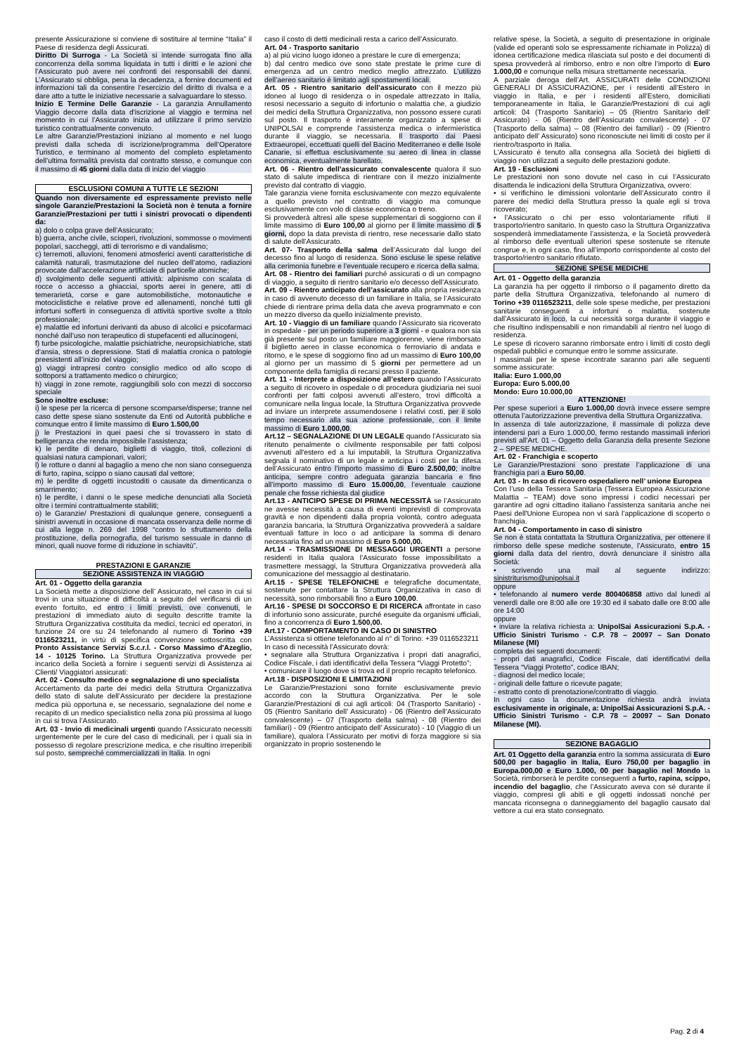presente Assicurazione si conviene di sostituire al termine “Italia” il Paese di residenza degli Assicurati.
Diritto Di Surroga - La Società si intende surrogata fino alla concorrenza della somma liquidata in tutti i diritti e le azioni che l’Assicurato può avere nei confronti dei responsabili dei danni. L’Assicurato si obbliga, pena la decadenza, a fornire documenti ed informazioni tali da consentire l’esercizio del diritto di rivalsa e a dare atto a tutte le iniziative necessarie a salvaguardare lo stesso.
Inizio E Termine Delle Garanzie - La garanzia Annullamento Viaggio decorre dalla data d'iscrizione al viaggio e termina nel momento in cui l’Assicurato inizia ad utilizzare il primo servizio turistico contrattualmente convenuto.
Le altre Garanzie/Prestazioni iniziano al momento e nel luogo previsti dalla scheda di iscrizione/programma dell’Operatore Turistico, e terminano al momento del completo espletamento dell’ultima formalità prevista dal contratto stesso, e comunque con il massimo di 45 giorni dalla data di inizio del viaggio
ESCLUSIONI COMUNI A TUTTE LE SEZIONI
Quando non diversamente ed espressamente previsto nelle singole Garanzie/Prestazioni la Società non è tenuta a fornire Garanzie/Prestazioni per tutti i sinistri provocati o dipendenti da:
a) dolo o colpa grave dell’Assicurato;
b) guerra, anche civile, scioperi, rivoluzioni, sommosse o movimenti popolari, saccheggi, atti di terrorismo e di vandalismo;
c) terremoti, alluvioni, fenomeni atmosferici aventi caratteristiche di calamità naturali, trasmutazione del nucleo dell’atomo, radiazioni provocate dall’accelerazione artificiale di particelle atomiche;
d) svolgimento delle seguenti attività: alpinismo con scalata di rocce o accesso a ghiacciai, sports aerei in genere, atti di temerarietà, corse e gare automobilistiche, motonautiche e motociclistiche e relative prove ed allenamenti, nonché tutti gli infortuni sofferti in conseguenza di attività sportive svolte a titolo professionale;
e) malattie ed infortuni derivanti da abuso di alcolici e psicofarmaci nonché dall’uso non terapeutico di stupefacenti ed allucinogeni,
f) turbe psicologiche, malattie psichiatriche, neuropsichiatriche, stati d‘ansia, stress o depressione. Stati di malattia cronica o patologie preesistenti all’inizio del viaggio;
g) viaggi intrapresi contro consiglio medico od allo scopo di sottoporsi a trattamento medico o chirurgico;
h) viaggi in zone remote, raggiungibili solo con mezzi di soccorso speciale
Sono inoltre escluse:
i) le spese per la ricerca di persone scomparse/disperse; tranne nel caso dette spese siano sostenute da Enti od Autorità pubbliche e comunque entro il limite massimo di Euro 1.500,00
j) le Prestazioni in quei paesi che si trovassero in stato di belligeranza che renda impossibile l’assistenza;
k) le perdite di denaro, biglietti di viaggio, titoli, collezioni di qualsiasi natura campionari, valori;
l) le rotture o danni al bagaglio a meno che non siano conseguenza di furto, rapina, scippo o siano causati dal vettore;
m) le perdite di oggetti incustoditi o causate da dimenticanza o smarrimento;
n) le perdite, i danni o le spese mediche denunciati alla Società oltre i termini contrattualmente stabiliti;
o) le Garanzie/ Prestazioni di qualunque genere, conseguenti a sinistri avvenuti in occasione di mancata osservanza delle norme di cui alla legge n. 269 del 1998 “contro lo sfruttamento della prostituzione, della pornografia, del turismo sessuale in danno di minori, quali nuove forme di riduzione in schiavitù”.
PRESTAZIONI E GARANZIE
SEZIONE ASSISTENZA IN VIAGGIO
Art. 01 - Oggetto della garanzia
La Società mette a disposizione dell’ Assicurato, nel caso in cui si trovi in una situazione di difficoltà a seguito del verificarsi di un evento fortuito, ed entro i limiti previsti, ove convenuti, le prestazioni di immediato aiuto di seguito descritte tramite la Struttura Organizzativa costituita da medici, tecnici ed operatori, in funzione 24 ore su 24 telefonando al numero di Torino +39 0116523211, in virtù di specifica convenzione sottoscritta con Pronto Assistance Servizi S.c.r.l. - Corso Massimo d'Azeglio, 14 - 10125 Torino. La Struttura Organizzativa provvede per incarico della Società a fornire i seguenti servizi di Assistenza ai Clienti/ Viaggiatori assicurati:
Art. 02 - Consulto medico e segnalazione di uno specialista
Accertamento da parte dei medici della Struttura Organizzativa dello stato di salute dell’Assicurato per decidere la prestazione medica più opportuna e, se necessario, segnalazione del nome e recapito di un medico specialistico nella zona più prossima al luogo in cui si trova l’Assicurato.
Art. 03 - Invio di medicinali urgenti quando l’Assicurato necessiti urgentemente per le cure del caso di medicinali, per i quali sia in possesso di regolare prescrizione medica, e che risultino irreperibili sul posto, sempreché commercializzati in Italia. In ogni
caso il costo di detti medicinali resta a carico dell’Assicurato.
Art. 04 - Trasporto sanitario
a) al più vicino luogo idoneo a prestare le cure di emergenza;
b) dal centro medico ove sono state prestate le prime cure di emergenza ad un centro medico meglio attrezzato. L’utilizzo dell’aereo sanitario è limitato agli spostamenti locali.
Art. 05 - Rientro sanitario dell’assicurato con il mezzo più idoneo al luogo di residenza o in ospedale attrezzato in Italia, resosi necessario a seguito di infortunio o malattia che, a giudizio dei medici della Struttura Organizzativa, non possono essere curati sul posto. Il trasporto è interamente organizzato a spese di UNIPOLSAI e comprende l’assistenza medica o infermieristica durante il viaggio, se necessaria. Il trasporto dai Paesi Extraeuropei, eccettuati quelli del Bacino Mediterraneo e delle Isole Canarie, si effettua esclusivamente su aereo di linea in classe economica, eventualmente barellato.
Art. 06 - Rientro dell’assicurato convalescente qualora il suo stato di salute impedisca di rientrare con il mezzo inizialmente previsto dal contratto di viaggio.
Tale garanzia viene fornita esclusivamente con mezzo equivalente a quello previsto nel contratto di viaggio ma comunque esclusivamente con volo di classe economica o treno.
Si provvederà altresì alle spese supplementari di soggiorno con il limite massimo di Euro 100,00 al giorno per il limite massimo di 5 giorni, dopo la data prevista di rientro, rese necessarie dallo stato di salute dell’Assicurato.
Art. 07- Trasporto della salma dell’Assicurato dal luogo del decesso fino al luogo di residenza. Sono escluse le spese relative alla cerimonia funebre e l’eventuale recupero e ricerca della salma.
Art. 08 - Rientro dei familiari purché assicurati o di un compagno di viaggio, a seguito di rientro sanitario e/o decesso dell’Assicurato.
Art. 09 - Rientro anticipato dell’assicurato alla propria residenza in caso di avvenuto decesso di un familiare in Italia, se l’Assicurato chiede di rientrare prima della data che aveva programmato e con un mezzo diverso da quello inizialmente previsto.
Art. 10 - Viaggio di un familiare quando l’Assicurato sia ricoverato in ospedale - per un periodo superiore a 3 giorni - e qualora non sia già presente sul posto un familiare maggiorenne, viene rimborsato il biglietto aereo in classe economica o ferroviario di andata e ritorno, e le spese di soggiorno fino ad un massimo di Euro 100,00 al giorno per un massimo di 5 giorni per permettere ad un componente della famiglia di recarsi presso il paziente.
Art. 11 - Interprete a disposizione all’estero quando l’Assicurato a seguito di ricovero in ospedale o di procedura giudiziaria nei suoi confronti per fatti colposi avvenuti all’estero, trovi difficoltà a comunicare nella lingua locale, la Struttura Organizzativa provvede ad inviare un interprete assumendosene i relativi costi, per il solo tempo necessario alla sua azione professionale, con il limite massimo di Euro 1.000,00.
Art.12 – SEGNALAZIONE DI UN LEGALE quando l’Assicurato sia ritenuto penalmente o civilmente responsabile per fatti colposi avvenuti all'estero ed a lui imputabili, la Struttura Organizzativa segnala il nominativo di un legale e anticipa i costi per la difesa dell’Assicurato entro l’importo massimo di Euro 2.500,00; inoltre anticipa, sempre contro adeguata garanzia bancaria e fino all’importo massimo di Euro 15.000,00, l’eventuale cauzione penale che fosse richiesta dal giudice
Art.13 - ANTICIPO SPESE DI PRIMA NECESSITÀ se l’Assicurato ne avesse necessità a causa di eventi imprevisti di comprovata gravità e non dipendenti dalla propria volontà, contro adeguata garanzia bancaria, la Struttura Organizzativa provvederà a saldare eventuali fatture in loco o ad anticipare la somma di denaro necessaria fino ad un massimo di Euro 5.000,00.
Art.14 - TRASMISSIONE DI MESSAGGI URGENTI a persone residenti in Italia qualora l’Assicurato fosse impossibilitato a trasmettere messaggi, la Struttura Organizzativa provvederà alla comunicazione del messaggio al destinatario.
Art.15 - SPESE TELEFONICHE e telegrafiche documentate, sostenute per contattare la Struttura Organizzativa in caso di necessità, sono rimborsabili fino a Euro 100,00.
Art.16 - SPESE DI SOCCORSO E DI RICERCA affrontate in caso di infortunio sono assicurate, purché eseguite da organismi ufficiali, fino a concorrenza di Euro 1.500,00.
Art.17 - COMPORTAMENTO IN CASO DI SINISTRO
L’Assistenza si ottiene telefonando al n° di Torino: +39 0116523211
In caso di necessità l’Assicurato dovrà:
• segnalare alla Struttura Organizzativa i propri dati anagrafici, Codice Fiscale, i dati identificativi della Tessera “Viaggi Protetto”;
• comunicare il luogo dove si trova ed il proprio recapito telefonico.
Art.18 - DISPOSIZIONI E LIMITAZIONI
Le Garanzie/Prestazioni sono fornite esclusivamente previo accordo con la Struttura Organizzativa. Per le sole Garanzie/Prestazioni di cui agli articoli: 04 (Trasporto Sanitario) - 05 (Rientro Sanitario dell’ Assicurato) - 06 (Rientro dell’Assicurato convalescente) – 07 (Trasporto della salma) - 08 (Rientro dei familiari) - 09 (Rientro anticipato dell’ Assicurato) - 10 (Viaggio di un familiare), qualora l’Assicurato per motivi di forza maggiore si sia organizzato in proprio sostenendo le
relative spese, la Società, a seguito di presentazione in originale (valide ed operanti solo se espressamente richiamate in Polizza) di idonea certificazione medica rilasciata sul posto e dei documenti di spesa provvederà al rimborso, entro e non oltre l’importo di Euro 1.000,00 e comunque nella misura strettamente necessaria.
A parziale deroga dell’Art. ASSICURATI delle CONDIZIONI GENERALI DI ASSICURAZIONE, per i residenti all’Estero in viaggio in Italia, e per i residenti all’Estero, domiciliati temporaneamente in Italia, le Garanzie/Prestazioni di cui agli articoli: 04 (Trasporto Sanitario) – 05 (Rientro Sanitario dell’ Assicurato) - 06 (Rientro dell’Assicurato convalescente) - 07 (Trasporto della salma) – 08 (Rientro dei familiari) - 09 (Rientro anticipato dell’ Assicurato) sono riconosciute nei limiti di costo per il rientro/trasporto in Italia.
L’Assicurato è tenuto alla consegna alla Società dei biglietti di viaggio non utilizzati a seguito delle prestazioni godute.
Art. 19 - Esclusioni
Le prestazioni non sono dovute nel caso in cui l’Assicurato disattenda le indicazioni della Struttura Organizzativa, ovvero:
• si verifichino le dimissioni volontarie dell’Assicurato contro il parere dei medici della Struttura presso la quale egli si trova ricoverato;
• l’Assicurato o chi per esso volontariamente rifiuti il trasporto/rientro sanitario. In questo caso la Struttura Organizzativa sospenderà immediatamente l’assistenza, e la Società provvederà al rimborso delle eventuali ulteriori spese sostenute se ritenute congrue e, in ogni caso, fino all’importo corrispondente al costo del trasporto/rientro sanitario rifiutato.
SEZIONE SPESE MEDICHE
Art. 01 - Oggetto della garanzia
La garanzia ha per oggetto il rimborso o il pagamento diretto da parte della Struttura Organizzativa, telefonando al numero di Torino +39 0116523211, delle sole spese mediche, per prestazioni sanitarie conseguenti a infortuni o malattia, sostenute dall’Assicurato in loco, la cui necessità sorga durante il viaggio e che risultino indispensabili e non rimandabili al rientro nel luogo di residenza.
Le spese di ricovero saranno rimborsate entro i limiti di costo degli ospedali pubblici e comunque entro le somme assicurate.
I massimali per le spese incontrate saranno pari alle seguenti somme assicurate:
Italia: Euro 1.000,00
Europa: Euro 5.000,00
Mondo: Euro 10.000,00
ATTENZIONE!
Per spese superiori a Euro 1.000,00 dovrà invece essere sempre ottenuta l’autorizzazione preventiva della Struttura Organizzativa.
In assenza di tale autorizzazione, il massimale di polizza deve intendersi pari a Euro 1.000,00, fermo restando massimali inferiori previsti all’Art. 01 – Oggetto della Garanzia della presente Sezione 2 – SPESE MEDICHE.
Art. 02 - Franchigia e scoperto
Le Garanzie/Prestazioni sono prestate l’applicazione di una franchigia pari a Euro 50,00.
Art. 03 - In caso di ricovero ospedaliero nell’ unione Europea
Con l’uso della Tessera Sanitaria (Tessera Europea Assicurazione Malattia – TEAM) dove sono impressi i codici necessari per garantire ad ogni cittadino italiano l'assistenza sanitaria anche nei Paesi dell'Unione Europea non vi sarà l’applicazione di scoperto o franchigia.
Art. 04 - Comportamento in caso di sinistro
Se non è stata contattata la Struttura Organizzativa, per ottenere il rimborso delle spese mediche sostenute, l’Assicurato, entro 15 giorni dalla data del rientro, dovrà denunciare il sinistro alla Società:
• scrivendo una mail al seguente indirizzo: sinistriturismo@unipolsai.it
oppure
• telefonando al numero verde 800406858 attivo dal lunedì al venerdì dalle ore 8:00 alle ore 19:30 ed il sabato dalle ore 8:00 alle ore 14:00
oppure
• inviare la relativa richiesta a: UnipolSai Assicurazioni S.p.A. - Ufficio Sinistri Turismo - C.P. 78 – 20097 – San Donato Milanese (MI)
completa dei seguenti documenti:
- propri dati anagrafici, Codice Fiscale, dati identificativi della Tessera “Viaggi Protetto”, codice IBAN;
- diagnosi del medico locale;
- originali delle fatture o ricevute pagate;
- estratto conto di prenotazione/contratto di viaggio.
In ogni caso la documentazione richiesta andrà inviata esclusivamente in originale, a: UnipolSai Assicurazioni S.p.A. - Ufficio Sinistri Turismo - C.P. 78 – 20097 – San Donato Milanese (MI).
SEZIONE BAGAGLIO
Art. 01 Oggetto della garanzia entro la somma assicurata di Euro 500,00 per bagaglio in Italia, Euro 750,00 per bagaglio in Europa.000,00 e Euro 1.000, 00 per bagaglio nel Mondo la Società, rimborserà le perdite conseguenti a furto, rapina, scippo, incendio del bagaglio, che l’Assicurato aveva con sé durante il viaggio, compresi gli abiti e gli oggetti indossati nonché per mancata riconsegna o danneggiamento del bagaglio causato dal vettore a cui era stato consegnato.
Pag. 2 di 4